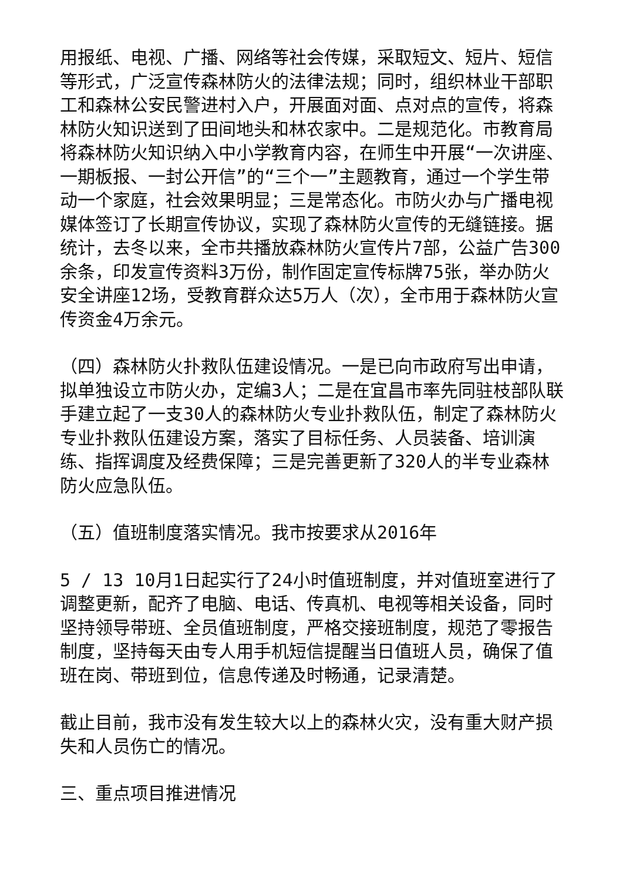用报纸、电视、广播、网络等社会传媒，采取短文、短片、短信等形式，广泛宣传森林防火的法律法规；同时，组织林业干部职工和森林公安民警进村入户，开展面对面、点对点的宣传，将森林防火知识送到了田间地头和林农家中。二是规范化。市教育局将森林防火知识纳入中小学教育内容，在师生中开展“一次讲座、一期板报、一封公开信”的“三个一”主题教育，通过一个学生带动一个家庭，社会效果明显；三是常态化。市防火办与广播电视媒体签订了长期宣传协议，实现了森林防火宣传的无缝链接。据统计，去冬以来，全市共播放森林防火宣传片7部，公益广告300余条，印发宣传资料3万份，制作固定宣传标牌75张，举办防火安全讲座12场，受教育群众达5万人（次），全市用于森林防火宣传资金4万余元。
（四）森林防火扑救队伍建设情况。一是已向市政府写出申请，拟单独设立市防火办，定编3人；二是在宜昌市率先同驻枝部队联手建立起了一支30人的森林防火专业扑救队伍，制定了森林防火专业扑救队伍建设方案，落实了目标任务、人员装备、培训演练、指挥调度及经费保障；三是完善更新了320人的半专业森林防火应急队伍。
（五）值班制度落实情况。我市按要求从2016年
5 / 13 10月1日起实行了24小时值班制度，并对值班室进行了调整更新，配齐了电脑、电话、传真机、电视等相关设备，同时坚持领导带班、全员值班制度，严格交接班制度，规范了零报告制度，坚持每天由专人用手机短信提醒当日值班人员，确保了值班在岗、带班到位，信息传递及时畅通，记录清楚。
截止目前，我市没有发生较大以上的森林火灾，没有重大财产损失和人员伤亡的情况。
三、重点项目推进情况